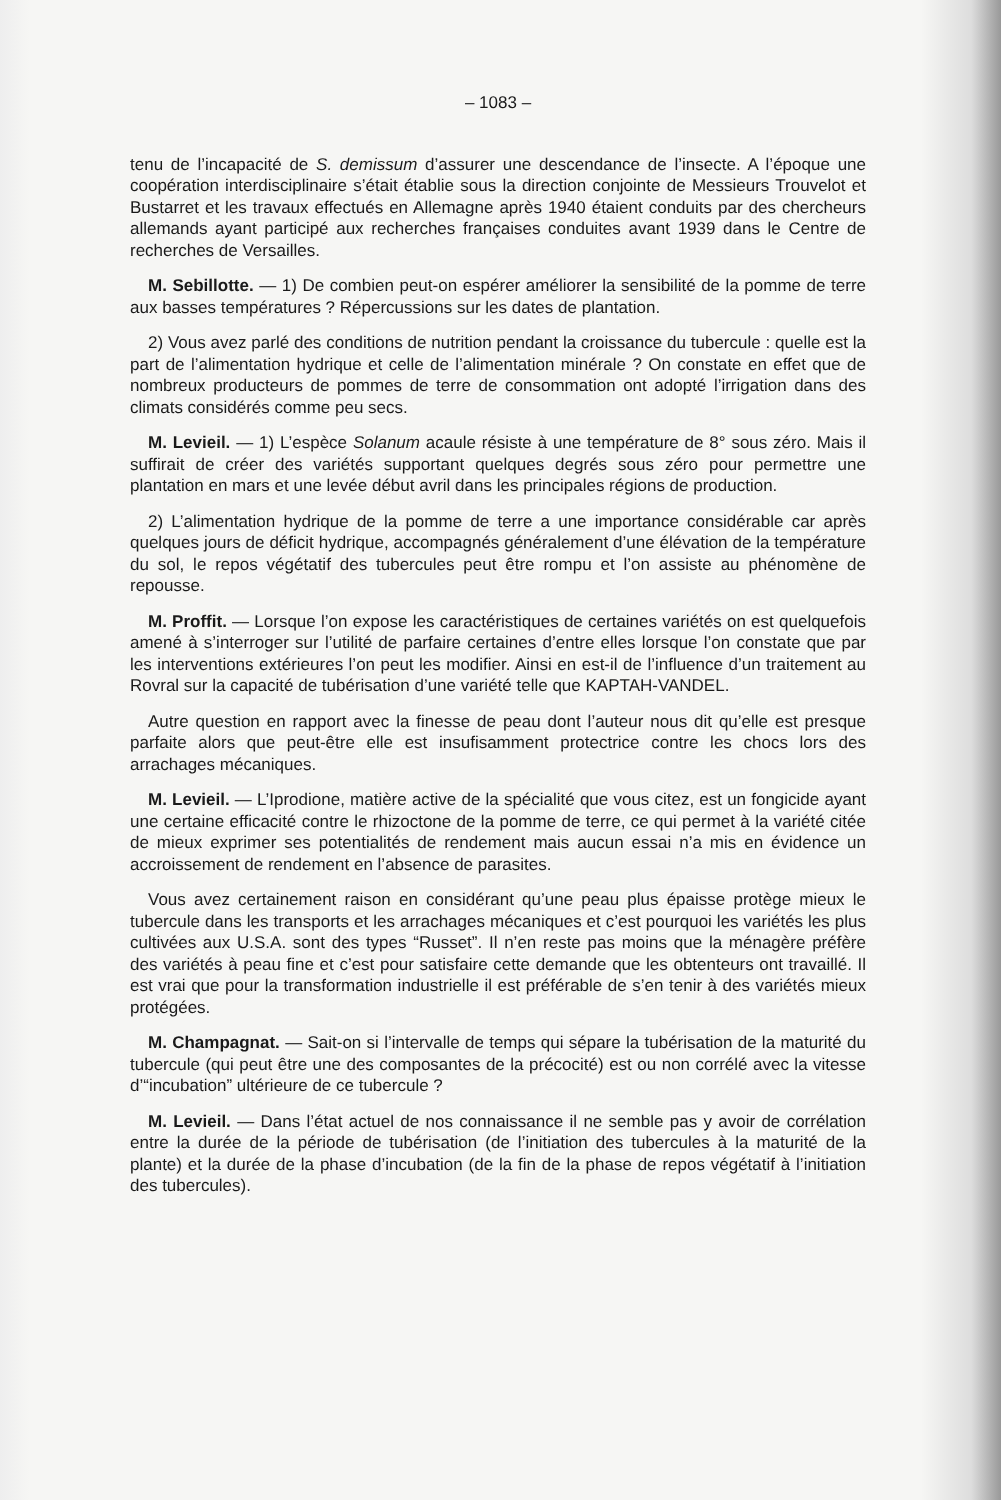– 1083 –
tenu de l’incapacité de S. demissum d’assurer une descendance de l’insecte. A l’époque une coopération interdisciplinaire s’était établie sous la direction conjointe de Messieurs Trouvelot et Bustarret et les travaux effectués en Allemagne après 1940 étaient conduits par des chercheurs allemands ayant participé aux recherches françaises conduites avant 1939 dans le Centre de recherches de Versailles.
M. Sebillotte. — 1) De combien peut-on espérer améliorer la sensibilité de la pomme de terre aux basses températures ? Répercussions sur les dates de plantation.
2) Vous avez parlé des conditions de nutrition pendant la croissance du tubercule : quelle est la part de l’alimentation hydrique et celle de l’alimentation minérale ? On constate en effet que de nombreux producteurs de pommes de terre de consommation ont adopté l’irrigation dans des climats considérés comme peu secs.
M. Levieil. — 1) L’espèce Solanum acaule résiste à une température de 8° sous zéro. Mais il suffirait de créer des variétés supportant quelques degrés sous zéro pour permettre une plantation en mars et une levée début avril dans les principales régions de production.
2) L’alimentation hydrique de la pomme de terre a une importance considérable car après quelques jours de déficit hydrique, accompagnés généralement d’une élévation de la température du sol, le repos végétatif des tubercules peut être rompu et l’on assiste au phénomène de repousse.
M. Proffit. — Lorsque l’on expose les caractéristiques de certaines variétés on est quelquefois amené à s’interroger sur l’utilité de parfaire certaines d’entre elles lorsque l’on constate que par les interventions extérieures l’on peut les modifier. Ainsi en est-il de l’influence d’un traitement au Rovral sur la capacité de tubérisation d’une variété telle que KAPTAH-VANDEL.
Autre question en rapport avec la finesse de peau dont l’auteur nous dit qu’elle est presque parfaite alors que peut-être elle est insufisamment protectrice contre les chocs lors des arrachages mécaniques.
M. Levieil. — L’Iprodione, matière active de la spécialité que vous citez, est un fongicide ayant une certaine efficacité contre le rhizoctone de la pomme de terre, ce qui permet à la variété citée de mieux exprimer ses potentialités de rendement mais aucun essai n’a mis en évidence un accroissement de rendement en l’absence de parasites.
Vous avez certainement raison en considérant qu’une peau plus épaisse protège mieux le tubercule dans les transports et les arrachages mécaniques et c’est pourquoi les variétés les plus cultivées aux U.S.A. sont des types “Russet”. Il n’en reste pas moins que la ménagère préfère des variétés à peau fine et c’est pour satisfaire cette demande que les obtenteurs ont travaillé. Il est vrai que pour la transformation industrielle il est préférable de s’en tenir à des variétés mieux protégées.
M. Champagnat. — Sait-on si l’intervalle de temps qui sépare la tubérisation de la maturité du tubercule (qui peut être une des composantes de la précocité) est ou non corrélé avec la vitesse d’“incubation” ultérieure de ce tubercule ?
M. Levieil. — Dans l’état actuel de nos connaissance il ne semble pas y avoir de corrélation entre la durée de la période de tubérisation (de l’initiation des tubercules à la maturité de la plante) et la durée de la phase d’incubation (de la fin de la phase de repos végétatif à l’initiation des tubercules).